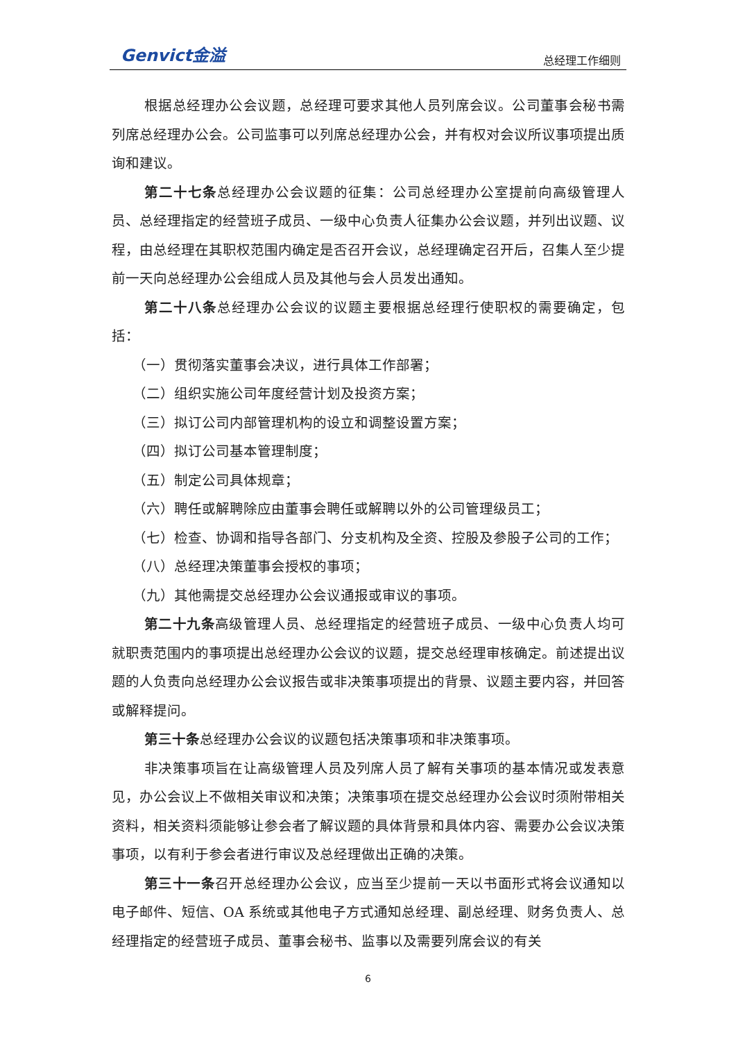Genvict金溢 总经理工作细则
根据总经理办公会议题，总经理可要求其他人员列席会议。公司董事会秘书需列席总经理办公会。公司监事可以列席总经理办公会，并有权对会议所议事项提出质询和建议。
第二十七条总经理办公会议题的征集：公司总经理办公室提前向高级管理人员、总经理指定的经营班子成员、一级中心负责人征集办公会议题，并列出议题、议程，由总经理在其职权范围内确定是否召开会议，总经理确定召开后，召集人至少提前一天向总经理办公会组成人员及其他与会人员发出通知。
第二十八条总经理办公会议的议题主要根据总经理行使职权的需要确定，包括：
（一）贯彻落实董事会决议，进行具体工作部署；
（二）组织实施公司年度经营计划及投资方案；
（三）拟订公司内部管理机构的设立和调整设置方案；
（四）拟订公司基本管理制度；
（五）制定公司具体规章；
（六）聘任或解聘除应由董事会聘任或解聘以外的公司管理级员工；
（七）检查、协调和指导各部门、分支机构及全资、控股及参股子公司的工作；
（八）总经理决策董事会授权的事项；
（九）其他需提交总经理办公会议通报或审议的事项。
第二十九条高级管理人员、总经理指定的经营班子成员、一级中心负责人均可就职责范围内的事项提出总经理办公会议的议题，提交总经理审核确定。前述提出议题的人负责向总经理办公会议报告或非决策事项提出的背景、议题主要内容，并回答或解释提问。
第三十条总经理办公会议的议题包括决策事项和非决策事项。
非决策事项旨在让高级管理人员及列席人员了解有关事项的基本情况或发表意见，办公会议上不做相关审议和决策；决策事项在提交总经理办公会议时须附带相关资料，相关资料须能够让参会者了解议题的具体背景和具体内容、需要办公会议决策事项，以有利于参会者进行审议及总经理做出正确的决策。
第三十一条召开总经理办公会议，应当至少提前一天以书面形式将会议通知以电子邮件、短信、OA 系统或其他电子方式通知总经理、副总经理、财务负责人、总经理指定的经营班子成员、董事会秘书、监事以及需要列席会议的有关
6